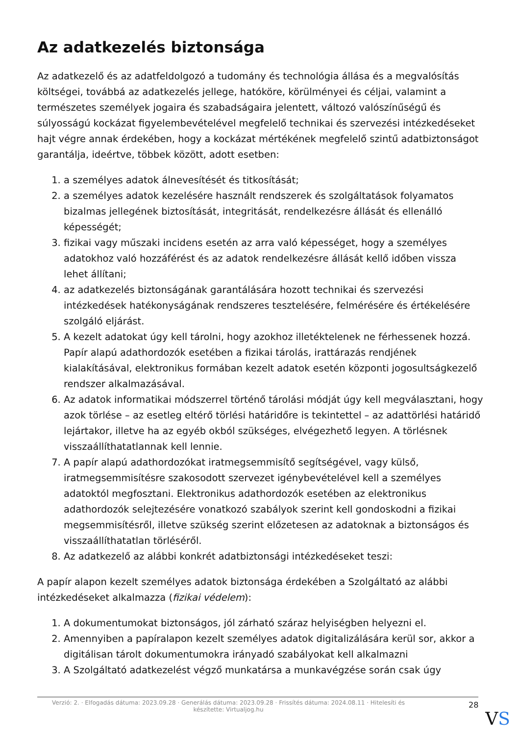Az adatkezelés biztonsága
Az adatkezelő és az adatfeldolgozó a tudomány és technológia állása és a megvalósítás költségei, továbbá az adatkezelés jellege, hatóköre, körülményei és céljai, valamint a természetes személyek jogaira és szabadságaira jelentett, változó valószínűségű és súlyosságú kockázat figyelembevételével megfelelő technikai és szervezési intézkedéseket hajt végre annak érdekében, hogy a kockázat mértékének megfelelő szintű adatbiztonságot garantálja, ideértve, többek között, adott esetben:
1. a személyes adatok álnevesítését és titkosítását;
2. a személyes adatok kezelésére használt rendszerek és szolgáltatások folyamatos bizalmas jellegének biztosítását, integritását, rendelkezésre állását és ellenálló képességét;
3. fizikai vagy műszaki incidens esetén az arra való képességet, hogy a személyes adatokhoz való hozzáférést és az adatok rendelkezésre állását kellő időben vissza lehet állítani;
4. az adatkezelés biztonságának garantálására hozott technikai és szervezési intézkedések hatékonyságának rendszeres tesztelésére, felmérésére és értékelésére szolgáló eljárást.
5. A kezelt adatokat úgy kell tárolni, hogy azokhoz illetéktelenek ne férhessenek hozzá. Papír alapú adathordozók esetében a fizikai tárolás, irattárazás rendjének kialakításával, elektronikus formában kezelt adatok esetén központi jogosultságkezelő rendszer alkalmazásával.
6. Az adatok informatikai módszerrel történő tárolási módját úgy kell megválasztani, hogy azok törlése – az esetleg eltérő törlési határidőre is tekintettel – az adattörlési határidő lejártakor, illetve ha az egyéb okból szükséges, elvégezhető legyen. A törlésnek visszaállíthatatlannak kell lennie.
7. A papír alapú adathordozókat iratmegsemmisítő segítségével, vagy külső, iratmegsemmisítésre szakosodott szervezet igénybevételével kell a személyes adatoktól megfosztani. Elektronikus adathordozók esetében az elektronikus adathordozók selejtezésére vonatkozó szabályok szerint kell gondoskodni a fizikai megsemmisítésről, illetve szükség szerint előzetesen az adatoknak a biztonságos és visszaállíthatatlan törléséről.
8. Az adatkezelő az alábbi konkrét adatbiztonsági intézkedéseket teszi:
A papír alapon kezelt személyes adatok biztonsága érdekében a Szolgáltató az alábbi intézkedéseket alkalmazza (fizikai védelem):
1. A dokumentumokat biztonságos, jól zárható száraz helyiségben helyezni el.
2. Amennyiben a papíralapon kezelt személyes adatok digitalizálására kerül sor, akkor a digitálisan tárolt dokumentumokra irányadó szabályokat kell alkalmazni
3. A Szolgáltató adatkezelést végző munkatársa a munkavégzése során csak úgy
Verzió: 2. · Elfogadás dátuma: 2023.09.28 · Generálás dátuma: 2023.09.28 · Frissítés dátuma: 2024.08.11 · Hitelesíti és készítette: Virtualjog.hu
28
VS